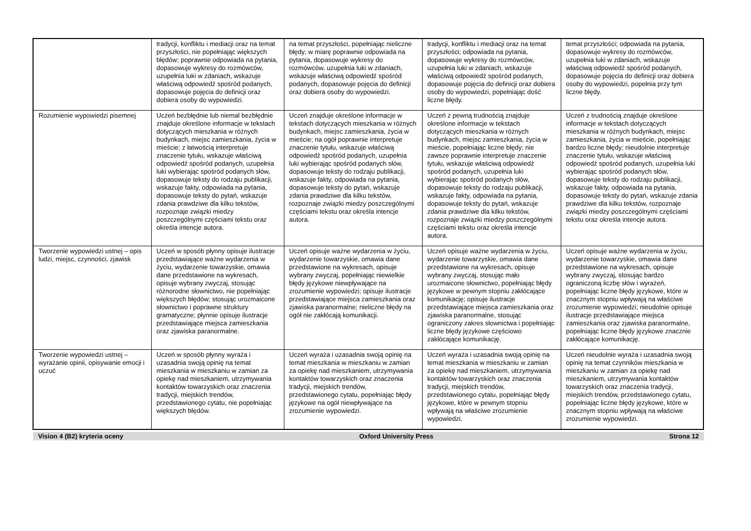| | tradycji, konfliktu i mediacji oraz na temat przyszłości, nie popełniając większych błędów; poprawnie odpowiada na pytania, dopasowuje wykresy do rozmówców, uzupełnia luki w zdaniach, wskazuje właściwą odpowiedź spośród podanych, dopasowuje pojęcia do definicji oraz dobiera osoby do wypowiedzi. | na temat przyszłości, popełniając nieliczne błędy; w miarę poprawnie odpowiada na pytania, dopasowuje wykresy do rozmówców, uzupełnia luki w zdaniach, wskazuje właściwą odpowiedź spośród podanych, dopasowuje pojęcia do definicji oraz dobiera osoby do wypowiedzi. | tradycji, konfliktu i mediacji oraz na temat przyszłości; odpowiada na pytania, dopasowuje wykresy do rozmówców, uzupełnia luki w zdaniach, wskazuje właściwą odpowiedź spośród podanych, dopasowuje pojęcia do definicji oraz dobiera osoby do wypowiedzi, popełniając dość liczne błędy. | temat przyszłości; odpowiada na pytania, dopasowuje wykresy do rozmówców, uzupełnia luki w zdaniach, wskazuje właściwą odpowiedź spośród podanych, dopasowuje pojęcia do definicji oraz dobiera osoby do wypowiedzi, popełnia przy tym liczne błędy. |
| Rozumienie wypowiedzi pisemnej | Uczeń bezbłędnie lub niemal bezbłędnie znajduje określone informacje w tekstach dotyczących mieszkania w różnych budynkach, miejsc zamieszkania, życia w mieście; z łatwością interpretuje znaczenie tytułu, wskazuje właściwą odpowiedź spośród podanych, uzupełnia luki wybierając spośród podanych słów, dopasowuje teksty do rodzaju publikacji, wskazuje fakty, odpowiada na pytania, dopasowuje teksty do pytań, wskazuje zdania prawdziwe dla kilku tekstów, rozpoznaje związki miedzy poszczególnymi częściami tekstu oraz określa intencje autora. | Uczeń znajduje określone informacje w tekstach dotyczących mieszkania w różnych budynkach, miejsc zamieszkania, życia w mieście; na ogół poprawnie interpretuje znaczenie tytułu, wskazuje właściwą odpowiedź spośród podanych, uzupełnia luki wybierając spośród podanych słów, dopasowuje teksty do rodzaju publikacji, wskazuje fakty, odpowiada na pytania, dopasowuje teksty do pytań, wskazuje zdania prawdziwe dla kilku tekstów, rozpoznaje związki miedzy poszczególnymi częściami tekstu oraz określa intencje autora. | Uczeń z pewną trudnością znajduje określone informacje w tekstach dotyczących mieszkania w różnych budynkach, miejsc zamieszkania, życia w mieście, popełniając liczne błędy; nie zawsze poprawnie interpretuje znaczenie tytułu, wskazuje właściwą odpowiedź spośród podanych, uzupełnia luki wybierając spośród podanych słów, dopasowuje teksty do rodzaju publikacji, wskazuje fakty, odpowiada na pytania, dopasowuje teksty do pytań, wskazuje zdania prawdziwe dla kilku tekstów, rozpoznaje związki miedzy poszczególnymi częściami tekstu oraz określa intencje autora. | Uczeń z trudnością znajduje określone informacje w tekstach dotyczących mieszkania w różnych budynkach, miejsc zamieszkania, życia w mieście, popełniając bardzo liczne błędy; nieudolnie interpretuje znaczenie tytułu, wskazuje właściwą odpowiedź spośród podanych, uzupełnia luki wybierając spośród podanych słów, dopasowuje teksty do rodzaju publikacji, wskazuje fakty, odpowiada na pytania, dopasowuje teksty do pytań, wskazuje zdania prawdziwe dla kilku tekstów, rozpoznaje związki miedzy poszczególnymi częściami tekstu oraz określa intencje autora. |
| Tworzenie wypowiedzi ustnej – opis ludzi, miejsc, czynności, zjawisk | Uczeń w sposób płynny opisuje ilustracje przedstawiające ważne wydarzenia w życiu, wydarzenie towarzyskie, omawia dane przedstawione na wykresach, opisuje wybrany zwyczaj, stosując różnorodne słownictwo, nie popełniając większych błędów; stosując urozmaicone słownictwo i poprawne struktury gramatyczne; płynnie opisuje ilustracje przedstawiające miejsca zamieszkania oraz zjawiska paranormalne. | Uczeń opisuje ważne wydarzenia w życiu, wydarzenie towarzyskie, omawia dane przedstawione na wykresach, opisuje wybrany zwyczaj, popełniając niewielkie błędy językowe niewpływające na zrozumienie wypowiedzi; opisuje ilustracje przedstawiające miejsca zamieszkania oraz zjawiska paranormalne; nieliczne błędy na ogół nie zakłócają komunikacji. | Uczeń opisuje ważne wydarzenia w życiu, wydarzenie towarzyskie, omawia dane przedstawione na wykresach, opisuje wybrany zwyczaj, stosując mało urozmaicone słownictwo, popełniając błędy językowe w pewnym stopniu zakłócające komunikację; opisuje ilustracje przedstawiające miejsca zamieszkania oraz zjawiska paranormalne, stosując ograniczony zakres słownictwa i popełniając liczne błędy językowe częściowo zakłócające komunikację. | Uczeń opisuje ważne wydarzenia w życiu, wydarzenie towarzyskie, omawia dane przedstawione na wykresach, opisuje wybrany zwyczaj, stosując bardzo ograniczoną liczbę słów i wyrażeń, popełniając liczne błędy językowe, które w znacznym stopniu wpływają na właściwe zrozumienie wypowiedzi; nieudolnie opisuje ilustracje przedstawiające miejsca zamieszkania oraz zjawiska paranormalne, popełniając liczne błędy językowe znacznie zakłócające komunikację. |
| Tworzenie wypowiedzi ustnej – wyrażanie opinii, opisywanie emocji i uczuć | Uczeń w sposób płynny wyraża i uzasadnia swoją opinię na temat mieszkania w mieszkaniu w zamian za opiekę nad mieszkaniem, utrzymywania kontaktów towarzyskich oraz znaczenia tradycji, miejskich trendów, przedstawionego cytatu, nie popełniając większych błędów. | Uczeń wyraża i uzasadnia swoją opinię na temat mieszkania w mieszkaniu w zamian za opiekę nad mieszkaniem, utrzymywania kontaktów towarzyskich oraz znaczenia tradycji, miejskich trendów, przedstawionego cytatu, popełniając błędy językowe na ogół niewpływające na zrozumienie wypowiedzi. | Uczeń wyraża i uzasadnia swoją opinię na temat mieszkania w mieszkaniu w zamian za opiekę nad mieszkaniem, utrzymywania kontaktów towarzyskich oraz znaczenia tradycji, miejskich trendów, przedstawionego cytatu, popełniając błędy językowe, które w pewnym stopniu wpływają na właściwe zrozumienie wypowiedzi. | Uczeń nieudolnie wyraża i uzasadnia swoją opinię na temat czynników mieszkania w mieszkaniu w zamian za opiekę nad mieszkaniem, utrzymywania kontaktów towarzyskich oraz znaczenia tradycji, miejskich trendów, przedstawionego cytatu, popełniając liczne błędy językowe, które w znacznym stopniu wpływają na właściwe zrozumienie wypowiedzi. |
Vision 4 (B2) kryteria oceny Oxford University Press Strona 12